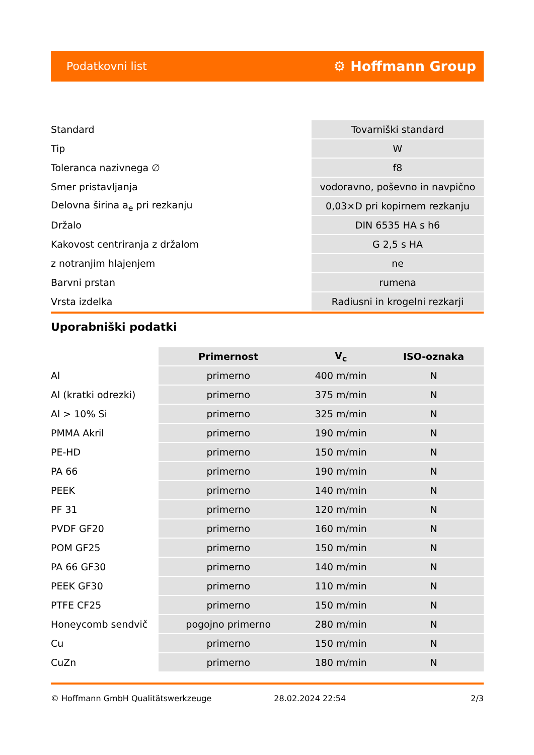Podatkovni list ⚙ Hoffmann Group
| Standard | Tovarniški standard |
| Tip | W |
| Toleranca nazivnega ∅ | f8 |
| Smer pristavljanja | vodoravno, poševno in navpično |
| Delovna širina a<sub>e</sub> pri rezkanju | 0,03×D pri kopirnem rezkanju |
| Držalo | DIN 6535 HA s h6 |
| Kakovost centriranja z držalom | G 2,5 s HA |
| z notranjim hlajenjem | ne |
| Barvni prstan | rumena |
| Vrsta izdelka | Radiusni in krogelni rezkarji |
Uporabniški podatki
| | Primernost | V<sub>c</sub> | ISO-oznaka |
| --- | --- | --- | --- |
| Al | primerno | 400 m/min | N |
| Al (kratki odrezki) | primerno | 375 m/min | N |
| Al > 10% Si | primerno | 325 m/min | N |
| PMMA Akril | primerno | 190 m/min | N |
| PE-HD | primerno | 150 m/min | N |
| PA 66 | primerno | 190 m/min | N |
| PEEK | primerno | 140 m/min | N |
| PF 31 | primerno | 120 m/min | N |
| PVDF GF20 | primerno | 160 m/min | N |
| POM GF25 | primerno | 150 m/min | N |
| PA 66 GF30 | primerno | 140 m/min | N |
| PEEK GF30 | primerno | 110 m/min | N |
| PTFE CF25 | primerno | 150 m/min | N |
| Honeycomb sendvič | pogojno primerno | 280 m/min | N |
| Cu | primerno | 150 m/min | N |
| CuZn | primerno | 180 m/min | N |
© Hoffmann GmbH Qualitätswerkzeuge 28.02.2024 22:54 2/3